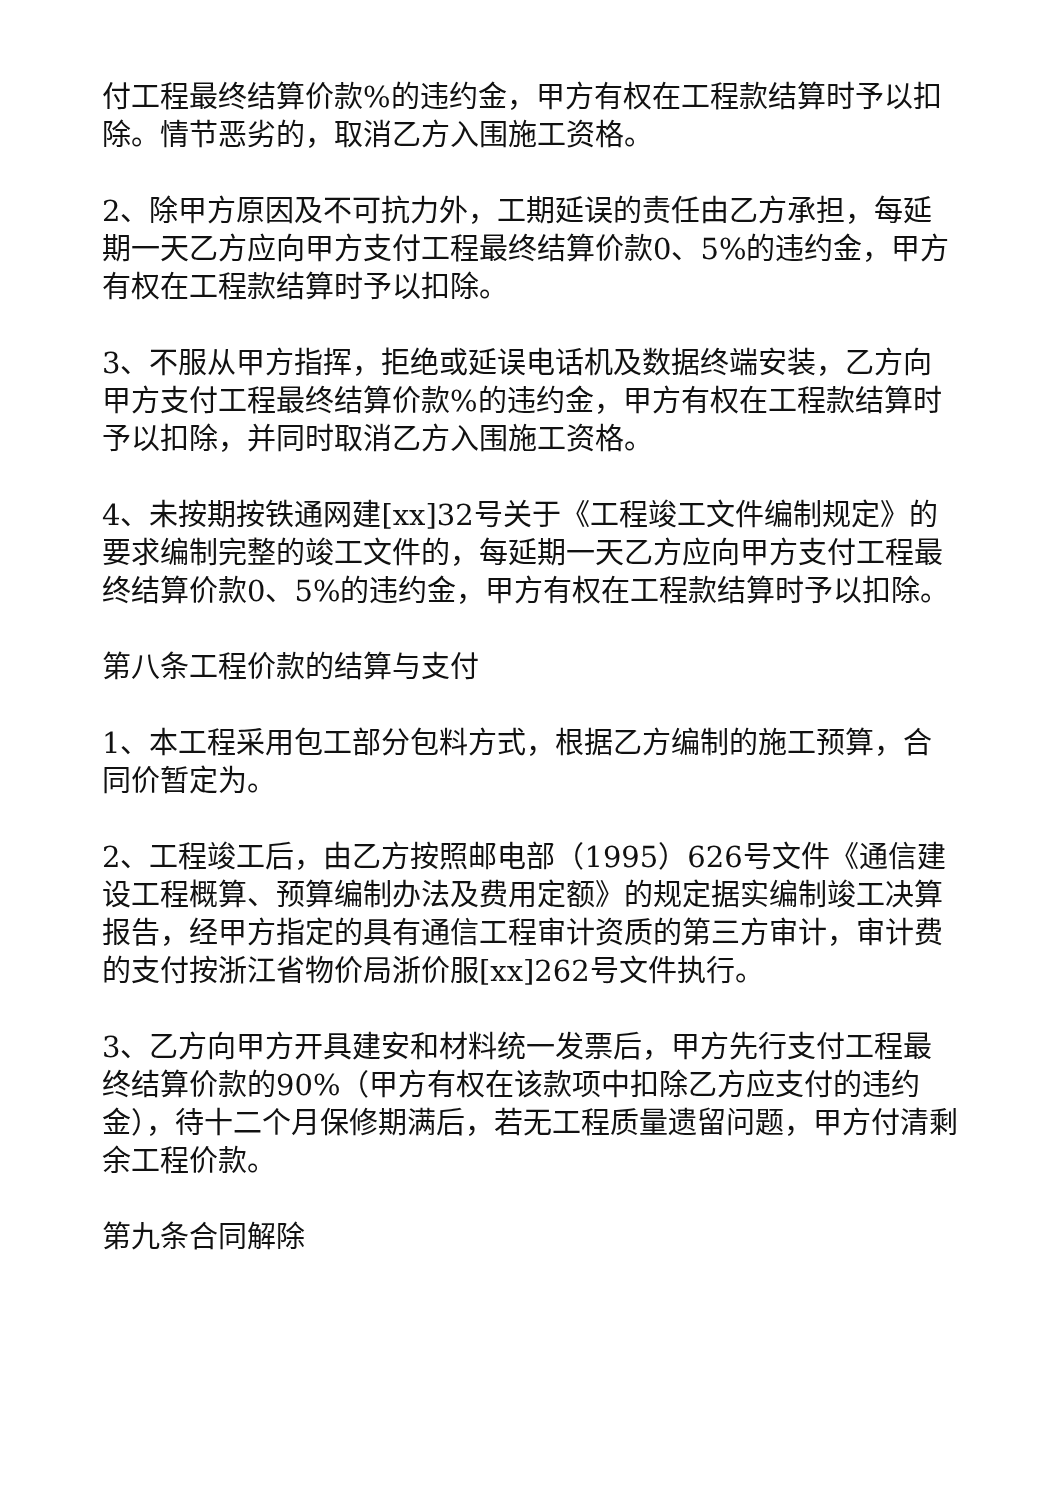付工程最终结算价款%的违约金，甲方有权在工程款结算时予以扣除。情节恶劣的，取消乙方入围施工资格。
2、除甲方原因及不可抗力外，工期延误的责任由乙方承担，每延期一天乙方应向甲方支付工程最终结算价款0、5%的违约金，甲方有权在工程款结算时予以扣除。
3、不服从甲方指挥，拒绝或延误电话机及数据终端安装，乙方向甲方支付工程最终结算价款%的违约金，甲方有权在工程款结算时予以扣除，并同时取消乙方入围施工资格。
4、未按期按铁通网建[xx]32号关于《工程竣工文件编制规定》的要求编制完整的竣工文件的，每延期一天乙方应向甲方支付工程最终结算价款0、5%的违约金，甲方有权在工程款结算时予以扣除。
第八条工程价款的结算与支付
1、本工程采用包工部分包料方式，根据乙方编制的施工预算，合同价暂定为。
2、工程竣工后，由乙方按照邮电部（1995）626号文件《通信建设工程概算、预算编制办法及费用定额》的规定据实编制竣工决算报告，经甲方指定的具有通信工程审计资质的第三方审计，审计费的支付按浙江省物价局浙价服[xx]262号文件执行。
3、乙方向甲方开具建安和材料统一发票后，甲方先行支付工程最终结算价款的90%（甲方有权在该款项中扣除乙方应支付的违约金），待十二个月保修期满后，若无工程质量遗留问题，甲方付清剩余工程价款。
第九条合同解除